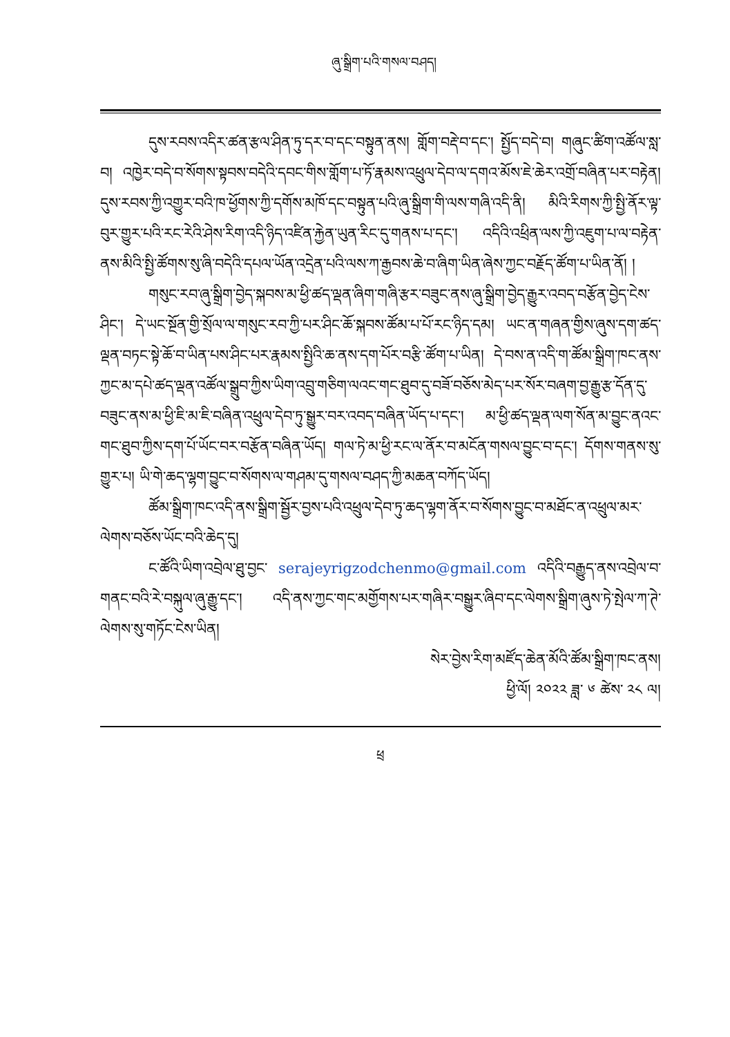ཞུ་སྒྲིག་པའི་གསལ་བཤད།
དུས་རབས་འདིར་ཚན་རྩལ་ཤིན་ཏུ་དར་བ་དང་བསྟུན་ནས། གློག་བརྡེ་བ་དང་། སྤྱོད་བདེ་བ། གཞུང་ཚིག་འཚོལ་སླ་བ། འཁྱེར་བདེ་བ་སོགས་སྟབས་བདེའི་དབང་གིས་གློག་པ་ཏོ་རྣམས་འཕྲུལ་དེབ་ལ་དགའ་མོས་ཇེ་ཆེར་འགྲོ་བཞིན་པར་བརྟེན། དུས་རབས་ཀྱི་འགྱུར་བའི་ཁ་ཕྱོགས་ཀྱི་དགོས་མཁོ་དང་བསྟུན་པའི་ཞུ་སྒྲིག་གི་ལས་གཞི་འདི་ནི། མིའི་རིགས་ཀྱི་སྤྱི་ནོར་ལྟ་བུར་གྱུར་པའི་རང་རེའི་ཤེས་རིག་འདི་ཉིད་འཛིན་རྐྱེན་ཡུན་རིང་དུ་གནས་པ་དང་། འདིའི་འཕྲིན་ལས་ཀྱི་འཇུག་པ་ལ་བརྟེན་ནས་མིའི་སྤྱི་ཚོགས་སུ་ཞི་བདེའི་དཔལ་ཡོན་འདྲེན་པའི་ལས་ཀ་རྒྱབས་ཆེ་བ་ཞིག་ཡིན་ཞེས་ཀྱང་བརྗོད་ཚོག་པ་ཡིན་ནོ། །
གསུང་རབ་ཞུ་སྒྲིག་བྱེད་སྐབས་མ་ཕྱི་ཚད་ལྡན་ཞིག་གཞི་རྩར་བཟུང་ནས་ཞུ་སྒྲིག་བྱེད་རྒྱུར་འབད་བརྩོན་བྱེད་ངེས་ཤིང་། དེ་ཡང་སྔོན་གྱི་སྲོལ་ལ་གསུང་རབ་ཀྱི་པར་ཤིང་ཆོ་སྐབས་ཚོམ་པ་པོ་རང་ཉིད་དམ། ཡང་ན་གཞན་གྱིས་ཞུས་དག་ཚད་ལྡན་བཏང་སྟེ་ཆོ་བ་ཡིན་པས་ཤིང་པར་རྣམས་སྤྱིའི་ཆ་ནས་དག་པོར་བརྩི་ཚོག་པ་ཡིན། དེ་བས་ན་འདི་ག་ཚོམ་སྒྲིག་ཁང་ནས་ཀྱང་མ་དཔེ་ཚད་ལྡན་འཚོལ་སྒྲུབ་ཀྱིས་ཡིག་འབྲུ་གཅིག་ལའང་གང་ཐུབ་དུ་བཟོ་བཅོས་མེད་པར་སོར་བཞག་བྱ་རྒྱུ་རྩ་དོན་དུ་བཟུང་ནས་མ་ཕྱི་ཇི་མ་ཇི་བཞིན་འཕྲུལ་དེབ་ཏུ་སྒྱུར་བར་འབད་བཞིན་ཡོད་པ་དང་། མ་ཕྱི་ཚད་ལྡན་ལག་སོན་མ་བྱུང་ནའང་གང་ཐུབ་ཀྱིས་དག་པོ་ཡོང་བར་བརྩོན་བཞིན་ཡོད། གལ་ཏེ་མ་ཕྱི་རང་ལ་ནོར་བ་མངོན་གསལ་བྱུང་བ་དང་། དོགས་གནས་སུ་གྱུར་པ། ཡི་གེ་ཆད་ལྷག་བྱུང་བ་སོགས་ལ་གཤམ་དུ་གསལ་བཤད་ཀྱི་མཆན་བཀོད་ཡོད།
ཚོམ་སྒྲིག་ཁང་འདི་ནས་སྒྲིག་སྦྱོར་བྱས་པའི་འཕྲུལ་དེབ་ཏུ་ཆད་ལྷག་ནོར་བ་སོགས་བྱུང་བ་མཐོང་ན་འཕྲུལ་མར་ལེགས་བཅོས་ཡོང་བའི་ཆེད་དུ།
ང་ཚོའི་ཡིག་འབྲེལ་ཐུ་བྱང་ serajeyrigzodchenmo@gmail.com འདིའི་བརྒྱུད་ནས་འབྲེལ་བ་གནང་བའི་རེ་བསྐུལ་ཞུ་རྒྱུ་དང་། འདི་ནས་ཀྱང་གང་མགྱོགས་པར་གཞིར་བསྒྱུར་ཞིབ་དང་ལེགས་སྒྲིག་ཞུས་ཏེ་སྤེལ་ཀ་ཊེ་ལེགས་སུ་གཏོང་ངེས་ཡིན།
སེར་བྱེས་རིག་མཛོད་ཆེན་མོའི་ཚོམ་སྒྲིག་ཁང་ནས།
ཕྱི་ལོ། ༢༠༢༢ ཟླ་ ༦ ཚེས་ ༢༨ ལ།
ཕྲ